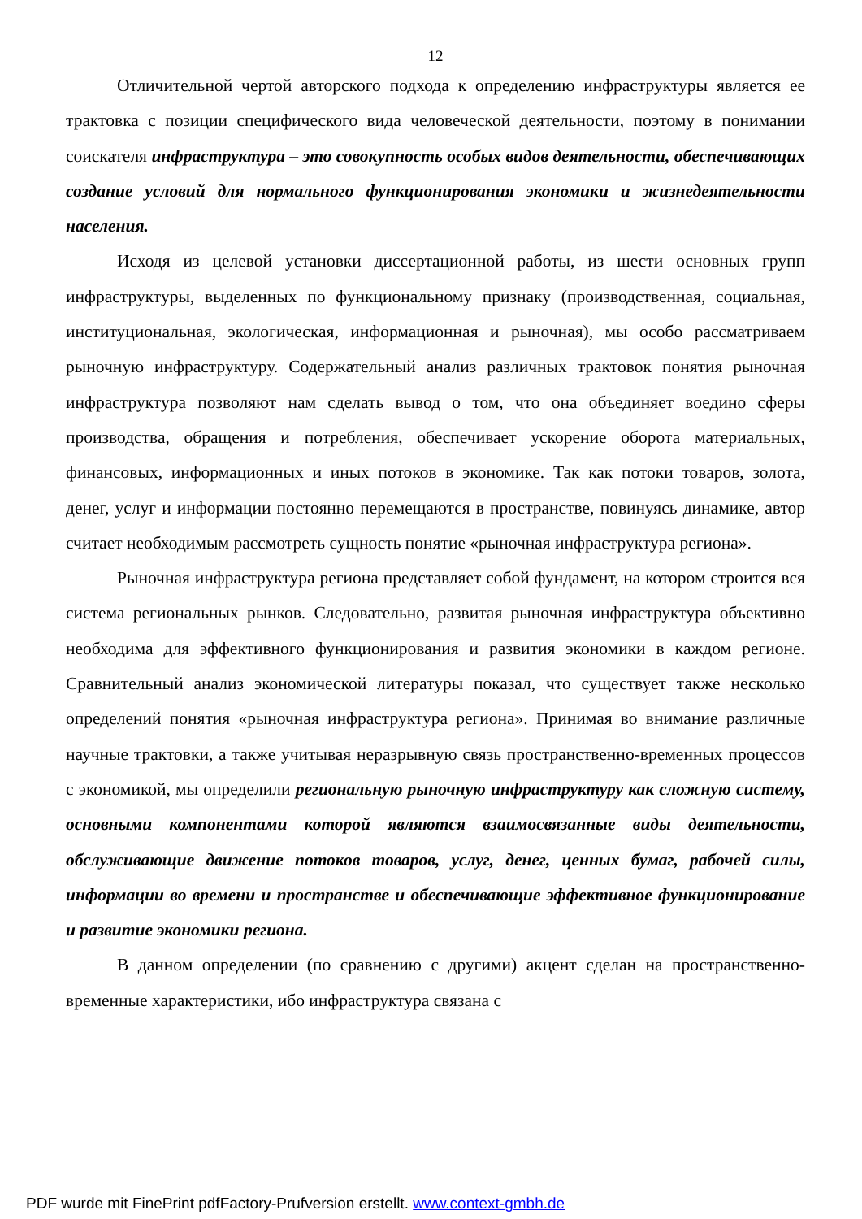12
Отличительной чертой авторского подхода к определению инфраструктуры является ее трактовка с позиции специфического вида человеческой деятельности, поэтому в понимании соискателя инфраструктура – это совокупность особых видов деятельности, обеспечивающих создание условий для нормального функционирования экономики и жизнедеятельности населения.
Исходя из целевой установки диссертационной работы, из шести основных групп инфраструктуры, выделенных по функциональному признаку (производственная, социальная, институциональная, экологическая, информационная и рыночная), мы особо рассматриваем рыночную инфраструктуру. Содержательный анализ различных трактовок понятия рыночная инфраструктура позволяют нам сделать вывод о том, что она объединяет воедино сферы производства, обращения и потребления, обеспечивает ускорение оборота материальных, финансовых, информационных и иных потоков в экономике. Так как потоки товаров, золота, денег, услуг и информации постоянно перемещаются в пространстве, повинуясь динамике, автор считает необходимым рассмотреть сущность понятие «рыночная инфраструктура региона».
Рыночная инфраструктура региона представляет собой фундамент, на котором строится вся система региональных рынков. Следовательно, развитая рыночная инфраструктура объективно необходима для эффективного функционирования и развития экономики в каждом регионе. Сравнительный анализ экономической литературы показал, что существует также несколько определений понятия «рыночная инфраструктура региона». Принимая во внимание различные научные трактовки, а также учитывая неразрывную связь пространственно-временных процессов с экономикой, мы определили региональную рыночную инфраструктуру как сложную систему, основными компонентами которой являются взаимосвязанные виды деятельности, обслуживающие движение потоков товаров, услуг, денег, ценных бумаг, рабочей силы, информации во времени и пространстве и обеспечивающие эффективное функционирование и развитие экономики региона.
В данном определении (по сравнению с другими) акцент сделан на пространственно-временные характеристики, ибо инфраструктура связана с
PDF wurde mit FinePrint pdfFactory-Prufversion erstellt. www.context-gmbh.de